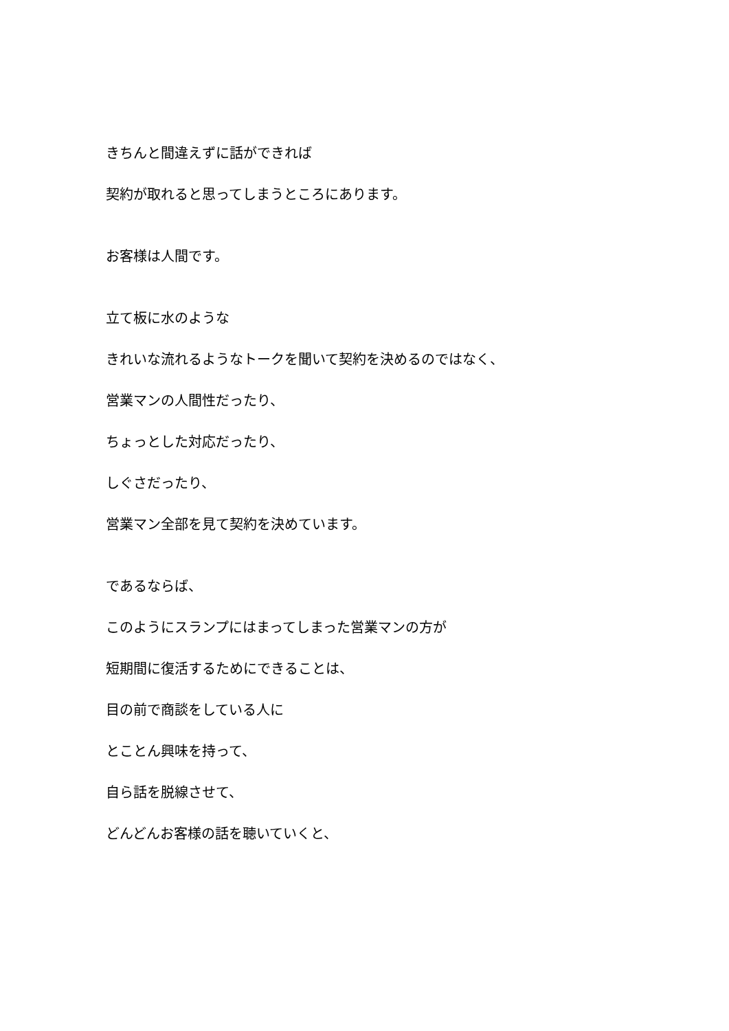きちんと間違えずに話ができれば
契約が取れると思ってしまうところにあります。
お客様は人間です。
立て板に水のような
きれいな流れるようなトークを聞いて契約を決めるのではなく、
営業マンの人間性だったり、
ちょっとした対応だったり、
しぐさだったり、
営業マン全部を見て契約を決めています。
であるならば、
このようにスランプにはまってしまった営業マンの方が
短期間に復活するためにできることは、
目の前で商談をしている人に
とことん興味を持って、
自ら話を脱線させて、
どんどんお客様の話を聴いていくと、